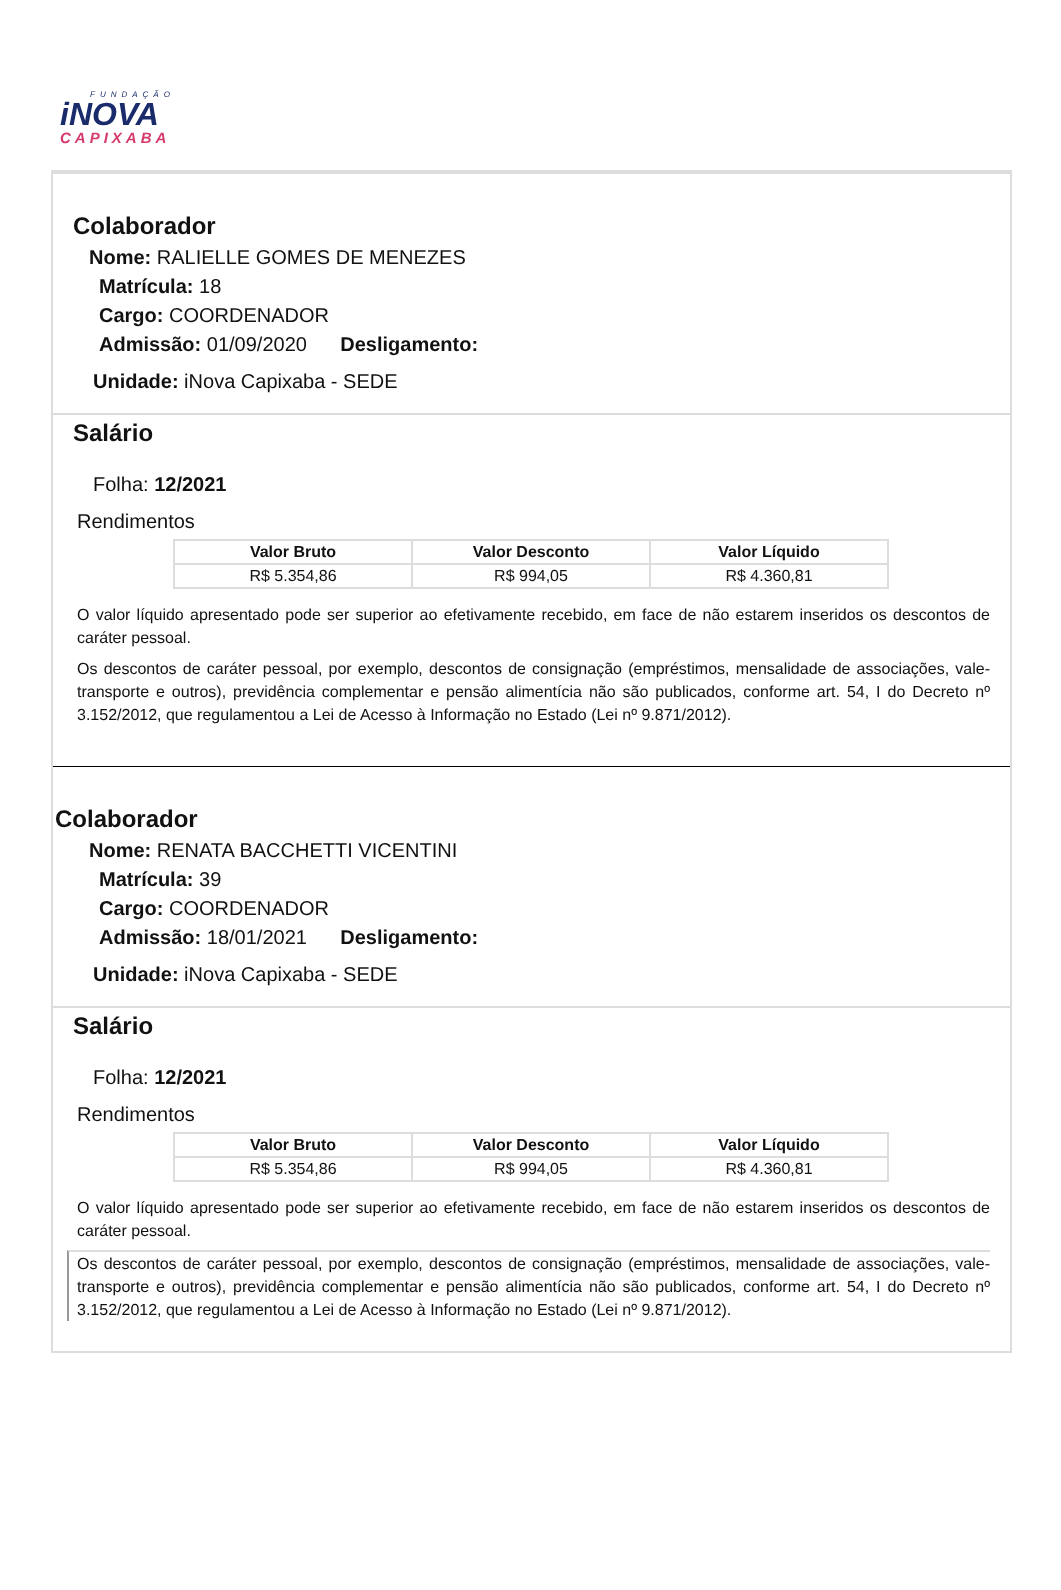FUNDAÇÃO
iNOVA
CAPIXABA
Colaborador
Nome: RALIELLE GOMES DE MENEZES
Matrícula: 18
Cargo: COORDENADOR
Admissão: 01/09/2020 Desligamento:
Unidade: iNova Capixaba - SEDE
Salário
Folha: 12/2021
Rendimentos
| Valor Bruto | Valor Desconto | Valor Líquido |
| --- | --- | --- |
| R$ 5.354,86 | R$ 994,05 | R$ 4.360,81 |
O valor líquido apresentado pode ser superior ao efetivamente recebido, em face de não estarem inseridos os descontos de caráter pessoal.
Os descontos de caráter pessoal, por exemplo, descontos de consignação (empréstimos, mensalidade de associações, vale-transporte e outros), previdência complementar e pensão alimentícia não são publicados, conforme art. 54, I do Decreto nº 3.152/2012, que regulamentou a Lei de Acesso à Informação no Estado (Lei nº 9.871/2012).
Colaborador
Nome: RENATA BACCHETTI VICENTINI
Matrícula: 39
Cargo: COORDENADOR
Admissão: 18/01/2021 Desligamento:
Unidade: iNova Capixaba - SEDE
Salário
Folha: 12/2021
Rendimentos
| Valor Bruto | Valor Desconto | Valor Líquido |
| --- | --- | --- |
| R$ 5.354,86 | R$ 994,05 | R$ 4.360,81 |
O valor líquido apresentado pode ser superior ao efetivamente recebido, em face de não estarem inseridos os descontos de caráter pessoal.
Os descontos de caráter pessoal, por exemplo, descontos de consignação (empréstimos, mensalidade de associações, vale-transporte e outros), previdência complementar e pensão alimentícia não são publicados, conforme art. 54, I do Decreto nº 3.152/2012, que regulamentou a Lei de Acesso à Informação no Estado (Lei nº 9.871/2012).